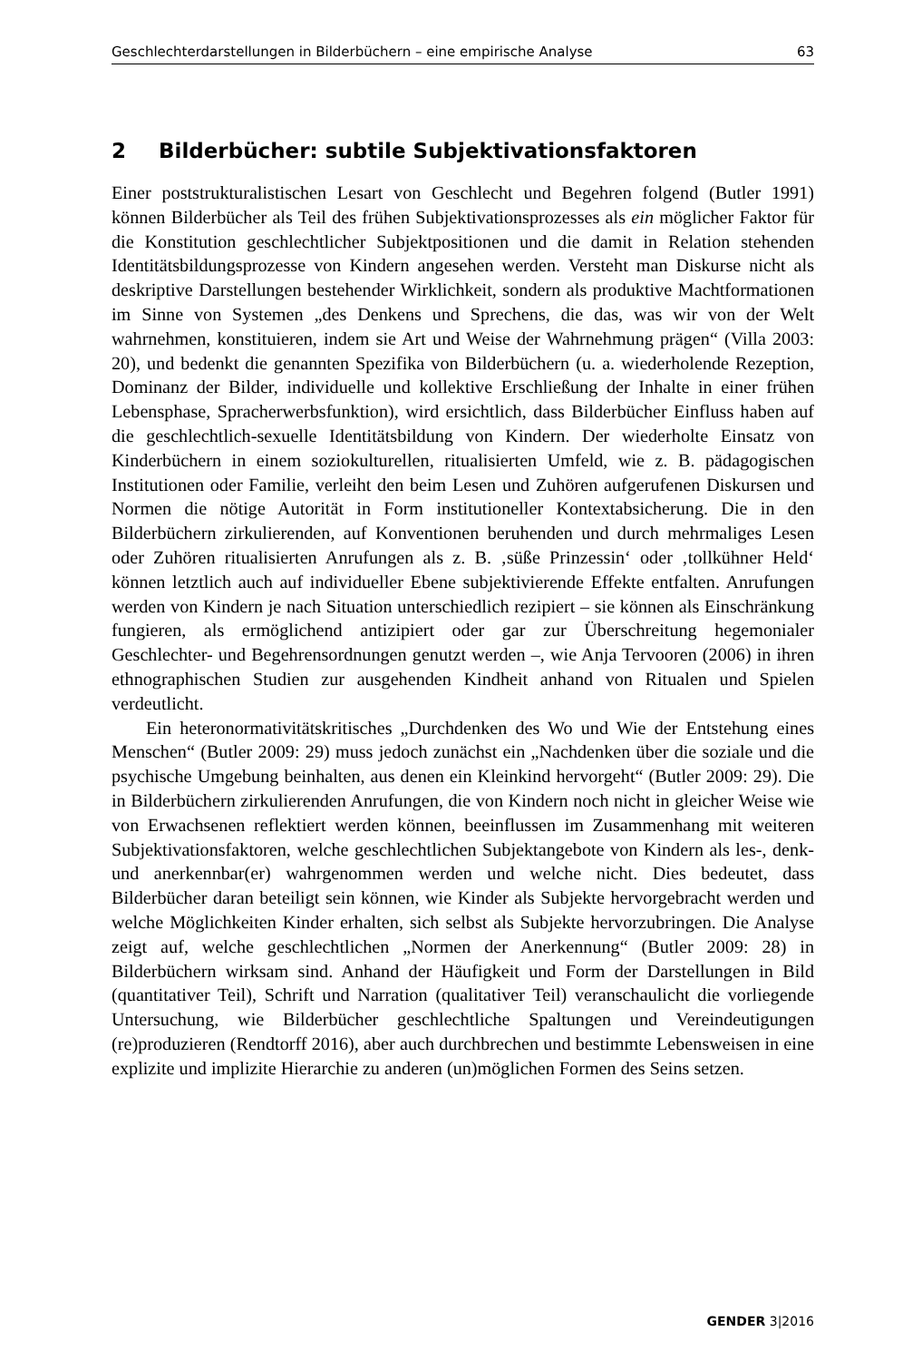Geschlechterdarstellungen in Bilderbüchern – eine empirische Analyse 63
2 Bilderbücher: subtile Subjektivationsfaktoren
Einer poststrukturalistischen Lesart von Geschlecht und Begehren folgend (Butler 1991) können Bilderbücher als Teil des frühen Subjektivationsprozesses als ein möglicher Faktor für die Konstitution geschlechtlicher Subjektpositionen und die damit in Relation stehenden Identitätsbildungsprozesse von Kindern angesehen werden. Versteht man Diskurse nicht als deskriptive Darstellungen bestehender Wirklichkeit, sondern als produktive Machtformationen im Sinne von Systemen „des Denkens und Sprechens, die das, was wir von der Welt wahrnehmen, konstituieren, indem sie Art und Weise der Wahrnehmung prägen“ (Villa 2003: 20), und bedenkt die genannten Spezifika von Bilderbüchern (u. a. wiederholende Rezeption, Dominanz der Bilder, individuelle und kollektive Erschließung der Inhalte in einer frühen Lebensphase, Spracherwerbsfunktion), wird ersichtlich, dass Bilderbücher Einfluss haben auf die geschlechtlich-sexuelle Identitätsbildung von Kindern. Der wiederholte Einsatz von Kinderbüchern in einem soziokulturellen, ritualisierten Umfeld, wie z. B. pädagogischen Institutionen oder Familie, verleiht den beim Lesen und Zuhören aufgerufenen Diskursen und Normen die nötige Autorität in Form institutioneller Kontextabsicherung. Die in den Bilderbüchern zirkulierenden, auf Konventionen beruhenden und durch mehrmaliges Lesen oder Zuhören ritualisierten Anrufungen als z. B. ‚süße Prinzessin‘ oder ‚tollkühner Held‘ können letztlich auch auf individueller Ebene subjektivierende Effekte entfalten. Anrufungen werden von Kindern je nach Situation unterschiedlich rezipiert – sie können als Einschränkung fungieren, als ermöglichend antizipiert oder gar zur Überschreitung hegemonialer Geschlechter- und Begehrensordnungen genutzt werden –, wie Anja Tervooren (2006) in ihren ethnographischen Studien zur ausgehenden Kindheit anhand von Ritualen und Spielen verdeutlicht.
Ein heteronormativitätskritisches „Durchdenken des Wo und Wie der Entstehung eines Menschen“ (Butler 2009: 29) muss jedoch zunächst ein „Nachdenken über die soziale und die psychische Umgebung beinhalten, aus denen ein Kleinkind hervorgeht“ (Butler 2009: 29). Die in Bilderbüchern zirkulierenden Anrufungen, die von Kindern noch nicht in gleicher Weise wie von Erwachsenen reflektiert werden können, beeinflussen im Zusammenhang mit weiteren Subjektivationsfaktoren, welche geschlechtlichen Subjektangebote von Kindern als les-, denk- und anerkennbar(er) wahrgenommen werden und welche nicht. Dies bedeutet, dass Bilderbücher daran beteiligt sein können, wie Kinder als Subjekte hervorgebracht werden und welche Möglichkeiten Kinder erhalten, sich selbst als Subjekte hervorzubringen. Die Analyse zeigt auf, welche geschlechtlichen „Normen der Anerkennung“ (Butler 2009: 28) in Bilderbüchern wirksam sind. Anhand der Häufigkeit und Form der Darstellungen in Bild (quantitativer Teil), Schrift und Narration (qualitativer Teil) veranschaulicht die vorliegende Untersuchung, wie Bilderbücher geschlechtliche Spaltungen und Vereindeutigungen (re)produzieren (Rendtorff 2016), aber auch durchbrechen und bestimmte Lebensweisen in eine explizite und implizite Hierarchie zu anderen (un)möglichen Formen des Seins setzen.
GENDER 3|2016